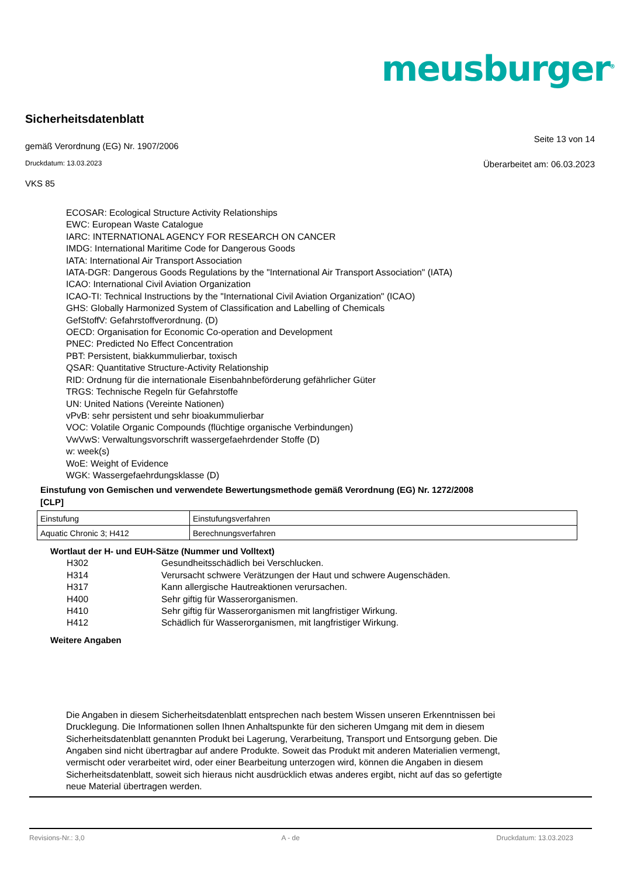meusburger<sup>®</sup>
Sicherheitsdatenblatt
gemäß Verordnung (EG) Nr. 1907/2006
Seite 13 von 14
Druckdatum: 13.03.2023
Überarbeitet am: 06.03.2023
VKS 85
ECOSAR: Ecological Structure Activity Relationships
EWC: European Waste Catalogue
IARC: INTERNATIONAL AGENCY FOR RESEARCH ON CANCER
IMDG: International Maritime Code for Dangerous Goods
IATA: International Air Transport Association
IATA-DGR: Dangerous Goods Regulations by the "International Air Transport Association" (IATA)
ICAO: International Civil Aviation Organization
ICAO-TI: Technical Instructions by the "International Civil Aviation Organization" (ICAO)
GHS: Globally Harmonized System of Classification and Labelling of Chemicals
GefStoffV: Gefahrstoffverordnung. (D)
OECD: Organisation for Economic Co-operation and Development
PNEC: Predicted No Effect Concentration
PBT: Persistent, biakkummulierbar, toxisch
QSAR: Quantitative Structure-Activity Relationship
RID: Ordnung für die internationale Eisenbahnbeförderung gefährlicher Güter
TRGS: Technische Regeln für Gefahrstoffe
UN: United Nations (Vereinte Nationen)
vPvB: sehr persistent und sehr bioakummulierbar
VOC: Volatile Organic Compounds (flüchtige organische Verbindungen)
VwVwS: Verwaltungsvorschrift wassergefaehrdender Stoffe (D)
w: week(s)
WoE: Weight of Evidence
WGK: Wassergefaehrdungsklasse (D)
Einstufung von Gemischen und verwendete Bewertungsmethode gemäß Verordnung (EG) Nr. 1272/2008
[CLP]
| Einstufung | Einstufungsverfahren |
| Aquatic Chronic 3; H412 | Berechnungsverfahren |
Wortlaut der H- und EUH-Sätze (Nummer und Volltext)
| H302 | Gesundheitsschädlich bei Verschlucken. |
| H314 | Verursacht schwere Verätzungen der Haut und schwere Augenschäden. |
| H317 | Kann allergische Hautreaktionen verursachen. |
| H400 | Sehr giftig für Wasserorganismen. |
| H410 | Sehr giftig für Wasserorganismen mit langfristiger Wirkung. |
| H412 | Schädlich für Wasserorganismen, mit langfristiger Wirkung. |
Weitere Angaben
Die Angaben in diesem Sicherheitsdatenblatt entsprechen nach bestem Wissen unseren Erkenntnissen bei Drucklegung. Die Informationen sollen Ihnen Anhaltspunkte für den sicheren Umgang mit dem in diesem Sicherheitsdatenblatt genannten Produkt bei Lagerung, Verarbeitung, Transport und Entsorgung geben. Die Angaben sind nicht übertragbar auf andere Produkte. Soweit das Produkt mit anderen Materialien vermengt, vermischt oder verarbeitet wird, oder einer Bearbeitung unterzogen wird, können die Angaben in diesem Sicherheitsdatenblatt, soweit sich hieraus nicht ausdrücklich etwas anderes ergibt, nicht auf das so gefertigte neue Material übertragen werden.
Revisions-Nr.: 3,0 A - de Druckdatum: 13.03.2023